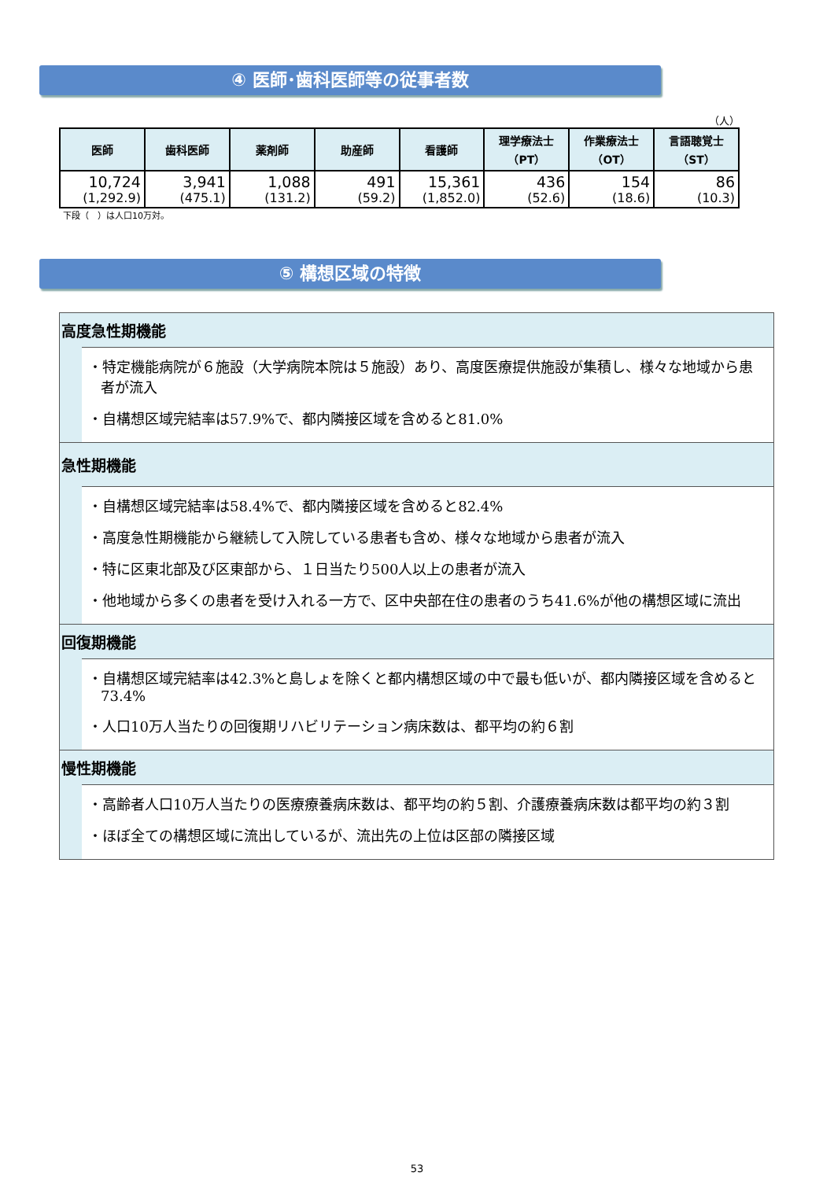④ 医師･歯科医師等の従事者数
（人）
| 医師 | 歯科医師 | 薬剤師 | 助産師 | 看護師 | 理学療法士 （PT） | 作業療法士 （OT） | 言語聴覚士 （ST） |
| --- | --- | --- | --- | --- | --- | --- | --- |
| 10,724 (1,292.9) | 3,941 (475.1) | 1,088 (131.2) | 491 (59.2) | 15,361 (1,852.0) | 436 (52.6) | 154 (18.6) | 86 (10.3) |
下段（　）は人口10万対。
⑤ 構想区域の特徴
高度急性期機能
・特定機能病院が６施設（大学病院本院は５施設）あり、高度医療提供施設が集積し、様々な地域から患者が流入
・自構想区域完結率は57.9%で、都内隣接区域を含めると81.0%
急性期機能
・自構想区域完結率は58.4%で、都内隣接区域を含めると82.4%
・高度急性期機能から継続して入院している患者も含め、様々な地域から患者が流入
・特に区東北部及び区東部から、１日当たり500人以上の患者が流入
・他地域から多くの患者を受け入れる一方で、区中央部在住の患者のうち41.6%が他の構想区域に流出
回復期機能
・自構想区域完結率は42.3%と島しょを除くと都内構想区域の中で最も低いが、都内隣接区域を含めると73.4%
・人口10万人当たりの回復期リハビリテーション病床数は、都平均の約６割
慢性期機能
・高齢者人口10万人当たりの医療療養病床数は、都平均の約５割、介護療養病床数は都平均の約３割
・ほぼ全ての構想区域に流出しているが、流出先の上位は区部の隣接区域
53